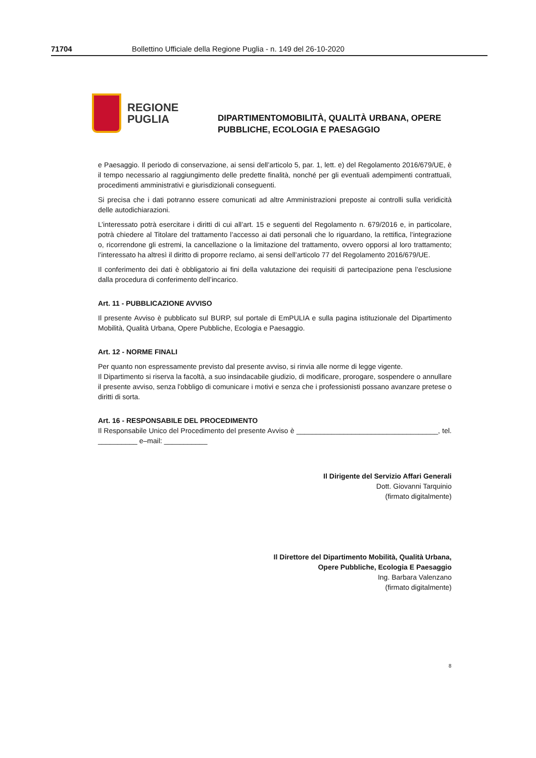71704 Bollettino Ufficiale della Regione Puglia - n. 149 del 26-10-2020
REGIONE
PUGLIA
DIPARTIMENTOMOBILITÀ, QUALITÀ URBANA, OPERE
PUBBLICHE, ECOLOGIA E PAESAGGIO
e Paesaggio. Il periodo di conservazione, ai sensi dell’articolo 5, par. 1, lett. e) del Regolamento 2016/679/UE, è il tempo necessario al raggiungimento delle predette finalità, nonché per gli eventuali adempimenti contrattuali, procedimenti amministrativi e giurisdizionali conseguenti.
Si precisa che i dati potranno essere comunicati ad altre Amministrazioni preposte ai controlli sulla veridicità delle autodichiarazioni.
L’interessato potrà esercitare i diritti di cui all’art. 15 e seguenti del Regolamento n. 679/2016 e, in particolare, potrà chiedere al Titolare del trattamento l’accesso ai dati personali che lo riguardano, la rettifica, l’integrazione o, ricorrendone gli estremi, la cancellazione o la limitazione del trattamento, ovvero opporsi al loro trattamento; l’interessato ha altresì il diritto di proporre reclamo, ai sensi dell’articolo 77 del Regolamento 2016/679/UE.
Il conferimento dei dati è obbligatorio ai fini della valutazione dei requisiti di partecipazione pena l’esclusione dalla procedura di conferimento dell’incarico.
Art. 11 - PUBBLICAZIONE AVVISO
Il presente Avviso è pubblicato sul BURP, sul portale di EmPULIA e sulla pagina istituzionale del Dipartimento Mobilità, Qualità Urbana, Opere Pubbliche, Ecologia e Paesaggio.
Art. 12 - NORME FINALI
Per quanto non espressamente previsto dal presente avviso, si rinvia alle norme di legge vigente.
Il Dipartimento si riserva la facoltà, a suo insindacabile giudizio, di modificare, prorogare, sospendere o annullare il presente avviso, senza l'obbligo di comunicare i motivi e senza che i professionisti possano avanzare pretese o diritti di sorta.
Art. 16 - RESPONSABILE DEL PROCEDIMENTO
Il Responsabile Unico del Procedimento del presente Avviso è ____________________________________, tel. __________ e–mail: ___________
Il Dirigente del Servizio Affari Generali
Dott. Giovanni Tarquinio
(firmato digitalmente)
Il Direttore del Dipartimento Mobilità, Qualità Urbana,
Opere Pubbliche, Ecologia E Paesaggio
Ing. Barbara Valenzano
(firmato digitalmente)
8